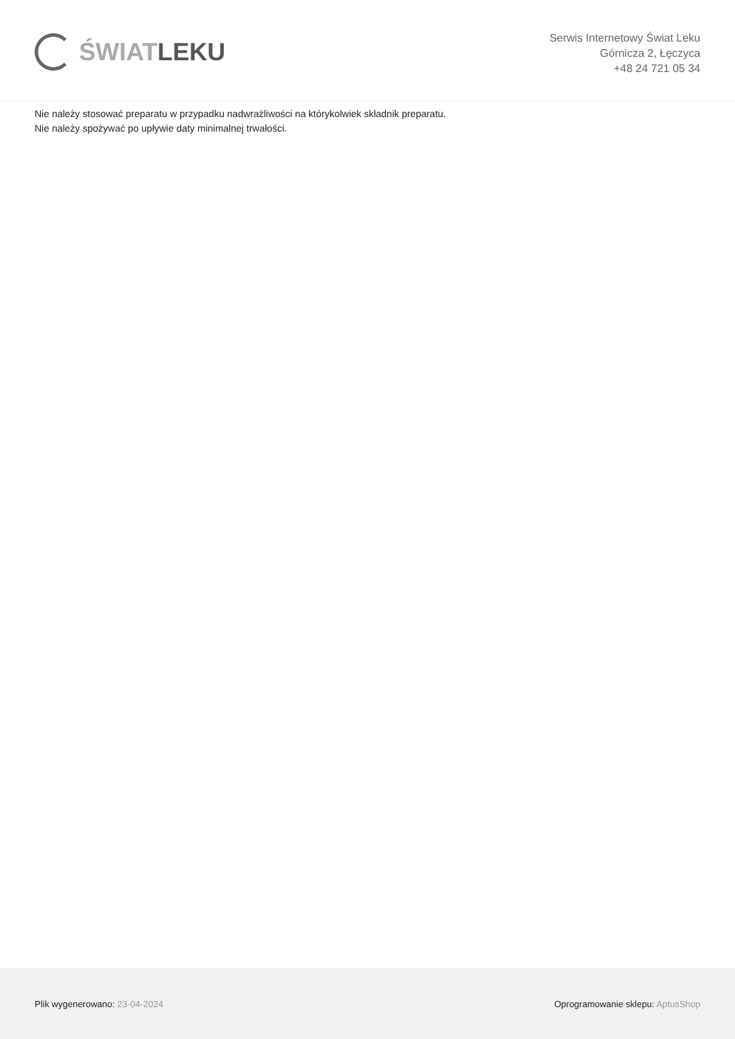ŚWIAT LEKU
Serwis Internetowy Świat Leku
Górnicza 2, Łęczyca
+48 24 721 05 34
Nie należy stosować preparatu w przypadku nadwrażliwości na którykolwiek składnik preparatu.
Nie należy spożywać po upływie daty minimalnej trwałości.
Plik wygenerowano: 23-04-2024
Oprogramowanie sklepu: AptusShop